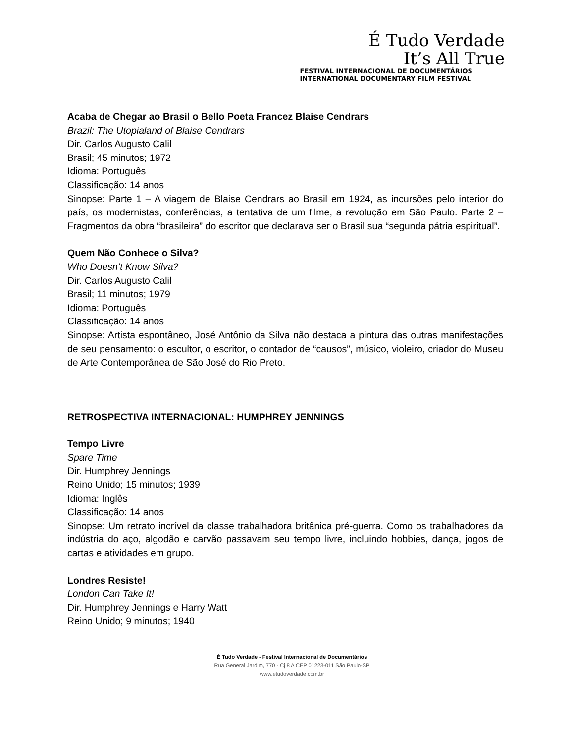É Tudo Verdade
It’s All True
FESTIVAL INTERNACIONAL DE DOCUMENTÁRIOS
INTERNATIONAL DOCUMENTARY FILM FESTIVAL
Acaba de Chegar ao Brasil o Bello Poeta Francez Blaise Cendrars
Brazil: The Utopialand of Blaise Cendrars
Dir. Carlos Augusto Calil
Brasil; 45 minutos; 1972
Idioma: Português
Classificação: 14 anos
Sinopse: Parte 1 – A viagem de Blaise Cendrars ao Brasil em 1924, as incursões pelo interior do país, os modernistas, conferências, a tentativa de um filme, a revolução em São Paulo. Parte 2 – Fragmentos da obra “brasileira” do escritor que declarava ser o Brasil sua “segunda pátria espiritual”.
Quem Não Conhece o Silva?
Who Doesn’t Know Silva?
Dir. Carlos Augusto Calil
Brasil; 11 minutos; 1979
Idioma: Português
Classificação: 14 anos
Sinopse: Artista espontâneo, José Antônio da Silva não destaca a pintura das outras manifestações de seu pensamento: o escultor, o escritor, o contador de “causos”, músico, violeiro, criador do Museu de Arte Contemporânea de São José do Rio Preto.
RETROSPECTIVA INTERNACIONAL: HUMPHREY JENNINGS
Tempo Livre
Spare Time
Dir. Humphrey Jennings
Reino Unido; 15 minutos; 1939
Idioma: Inglês
Classificação: 14 anos
Sinopse: Um retrato incrível da classe trabalhadora britânica pré-guerra. Como os trabalhadores da indústria do aço, algodão e carvão passavam seu tempo livre, incluindo hobbies, dança, jogos de cartas e atividades em grupo.
Londres Resiste!
London Can Take It!
Dir. Humphrey Jennings e Harry Watt
Reino Unido; 9 minutos; 1940
É Tudo Verdade - Festival Internacional de Documentários
Rua General Jardim, 770 - Cj 8 A CEP 01223-011 São Paulo-SP
www.etudoverdade.com.br